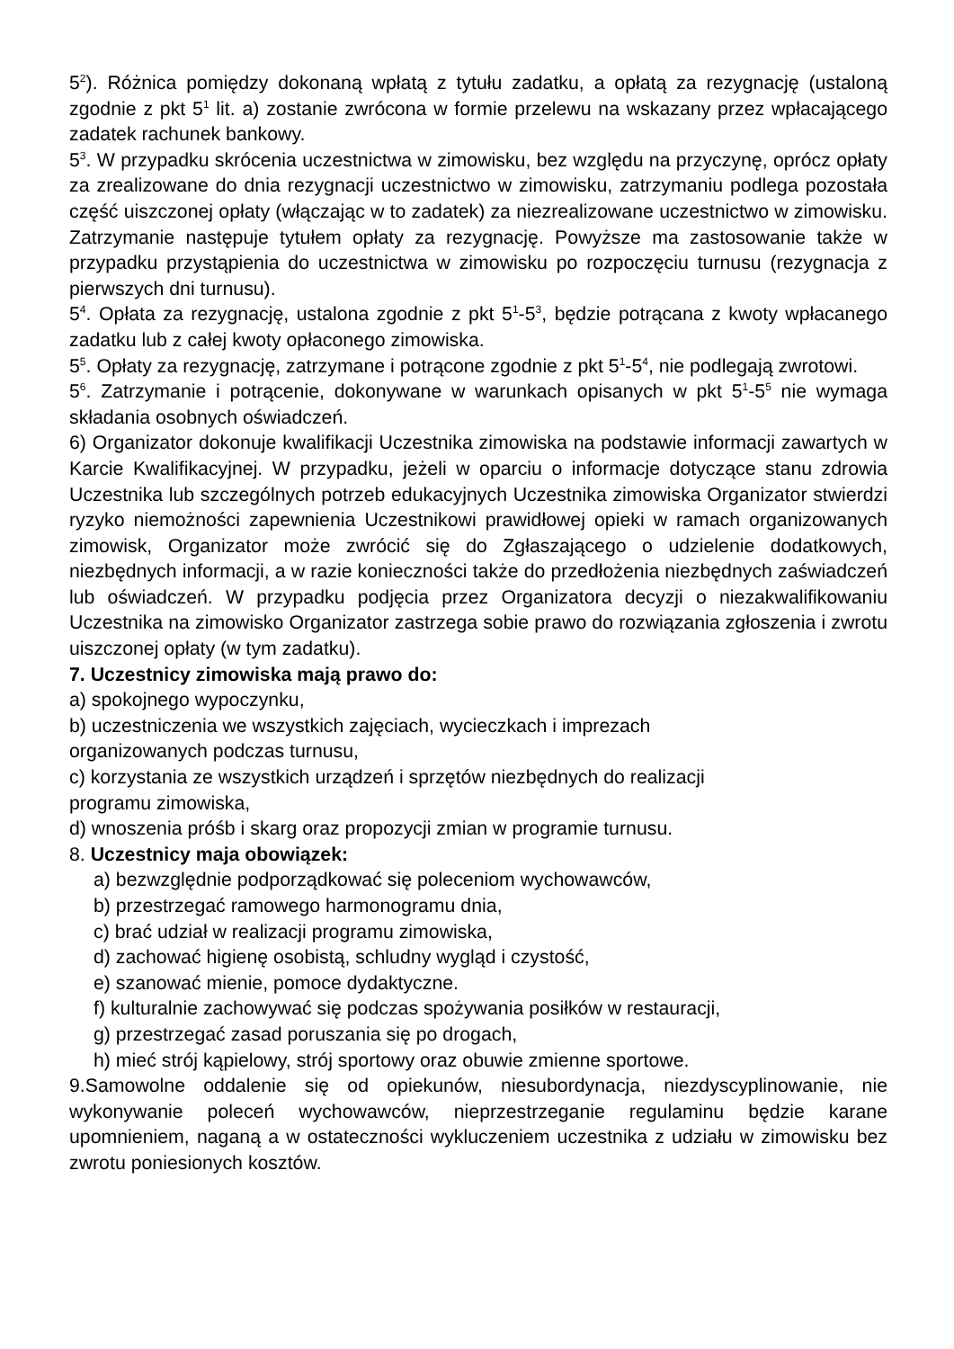5<sup>2</sup>). Różnica pomiędzy dokonaną wpłatą z tytułu zadatku, a opłatą za rezygnację (ustaloną zgodnie z pkt 5<sup>1</sup> lit. a) zostanie zwrócona w formie przelewu na wskazany przez wpłacającego zadatek rachunek bankowy.
5<sup>3</sup>. W przypadku skrócenia uczestnictwa w zimowisku, bez względu na przyczynę, oprócz opłaty za zrealizowane do dnia rezygnacji uczestnictwo w zimowisku, zatrzymaniu podlega pozostała część uiszczonej opłaty (włączając w to zadatek) za niezrealizowane uczestnictwo w zimowisku. Zatrzymanie następuje tytułem opłaty za rezygnację. Powyższe ma zastosowanie także w przypadku przystąpienia do uczestnictwa w zimowisku po rozpoczęciu turnusu (rezygnacja z pierwszych dni turnusu).
5<sup>4</sup>. Opłata za rezygnację, ustalona zgodnie z pkt 5<sup>1</sup>-5<sup>3</sup>, będzie potrącana z kwoty wpłacanego zadatku lub z całej kwoty opłaconego zimowiska.
5<sup>5</sup>. Opłaty za rezygnację, zatrzymane i potrącone zgodnie z pkt 5<sup>1</sup>-5<sup>4</sup>, nie podlegają zwrotowi.
5<sup>6</sup>. Zatrzymanie i potrącenie, dokonywane w warunkach opisanych w pkt 5<sup>1</sup>-5<sup>5</sup> nie wymaga składania osobnych oświadczeń.
6) Organizator dokonuje kwalifikacji Uczestnika zimowiska na podstawie informacji zawartych w Karcie Kwalifikacyjnej. W przypadku, jeżeli w oparciu o informacje dotyczące stanu zdrowia Uczestnika lub szczególnych potrzeb edukacyjnych Uczestnika zimowiska Organizator stwierdzi ryzyko niemożności zapewnienia Uczestnikowi prawidłowej opieki w ramach organizowanych zimowisk, Organizator może zwrócić się do Zgłaszającego o udzielenie dodatkowych, niezbędnych informacji, a w razie konieczności także do przedłożenia niezbędnych zaświadczeń lub oświadczeń. W przypadku podjęcia przez Organizatora decyzji o niezakwalifikowaniu Uczestnika na zimowisko Organizator zastrzega sobie prawo do rozwiązania zgłoszenia i zwrotu uiszczonej opłaty (w tym zadatku).
7. Uczestnicy zimowiska mają prawo do:
a) spokojnego wypoczynku,
b) uczestniczenia we wszystkich zajęciach, wycieczkach i imprezach
organizowanych podczas turnusu,
c) korzystania ze wszystkich urządzeń i sprzętów niezbędnych do realizacji
programu zimowiska,
d) wnoszenia próśb i skarg oraz propozycji zmian w programie turnusu.
8. Uczestnicy maja obowiązek:
a) bezwzględnie podporządkować się poleceniom wychowawców,
b) przestrzegać ramowego harmonogramu dnia,
c) brać udział w realizacji programu zimowiska,
d) zachować higienę osobistą, schludny wygląd i czystość,
e) szanować mienie, pomoce dydaktyczne.
f) kulturalnie zachowywać się podczas spożywania posiłków w restauracji,
g) przestrzegać zasad poruszania się po drogach,
h) mieć strój kąpielowy, strój sportowy oraz obuwie zmienne sportowe.
9.Samowolne oddalenie się od opiekunów, niesubordynacja, niezdyscyplinowanie, nie wykonywanie poleceń wychowawców, nieprzestrzeganie regulaminu będzie karane upomnieniem, naganą a w ostateczności wykluczeniem uczestnika z udziału w zimowisku bez zwrotu poniesionych kosztów.